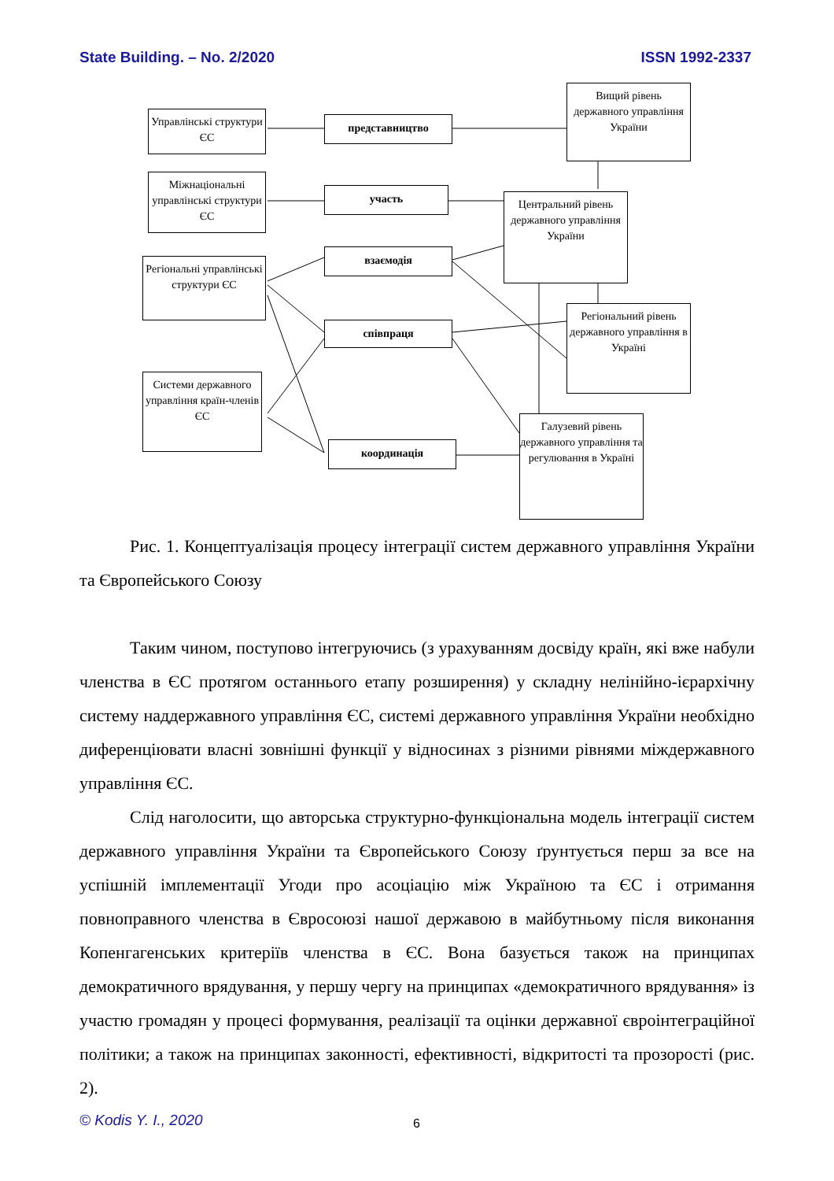State Building. – No. 2/2020 ISSN 1992-2337
Управлінські структури ЄС
Міжнаціональні управлінські структури ЄС
Регіональні управлінські структури ЄС
Системи державного управління країн-членів ЄС
представництво
участь
взаємодія
співпраця
координація
Вищий рівень державного управління України
Центральний рівень державного управління України
Регіональний рівень державного управління в Україні
Галузевий рівень державного управління та регулювання в Україні
Рис. 1. Концептуалізація процесу інтеграції систем державного управління України та Європейського Союзу
Таким чином, поступово інтегруючись (з урахуванням досвіду країн, які вже набули членства в ЄС протягом останнього етапу розширення) у складну нелінійно-ієрархічну систему наддержавного управління ЄС, системі державного управління України необхідно диференціювати власні зовнішні функції у відносинах з різними рівнями міждержавного управління ЄС.
Слід наголосити, що авторська структурно-функціональна модель інтеграції систем державного управління України та Європейського Союзу ґрунтується перш за все на успішній імплементації Угоди про асоціацію між Україною та ЄС і отримання повноправного членства в Євросоюзі нашої державою в майбутньому після виконання Копенгагенських критеріїв членства в ЄС. Вона базується також на принципах демократичного врядування, у першу чергу на принципах «демократичного врядування» із участю громадян у процесі формування, реалізації та оцінки державної євроінтеграційної політики; а також на принципах законності, ефективності, відкритості та прозорості (рис. 2).
© Kodis Y. I., 2020 6